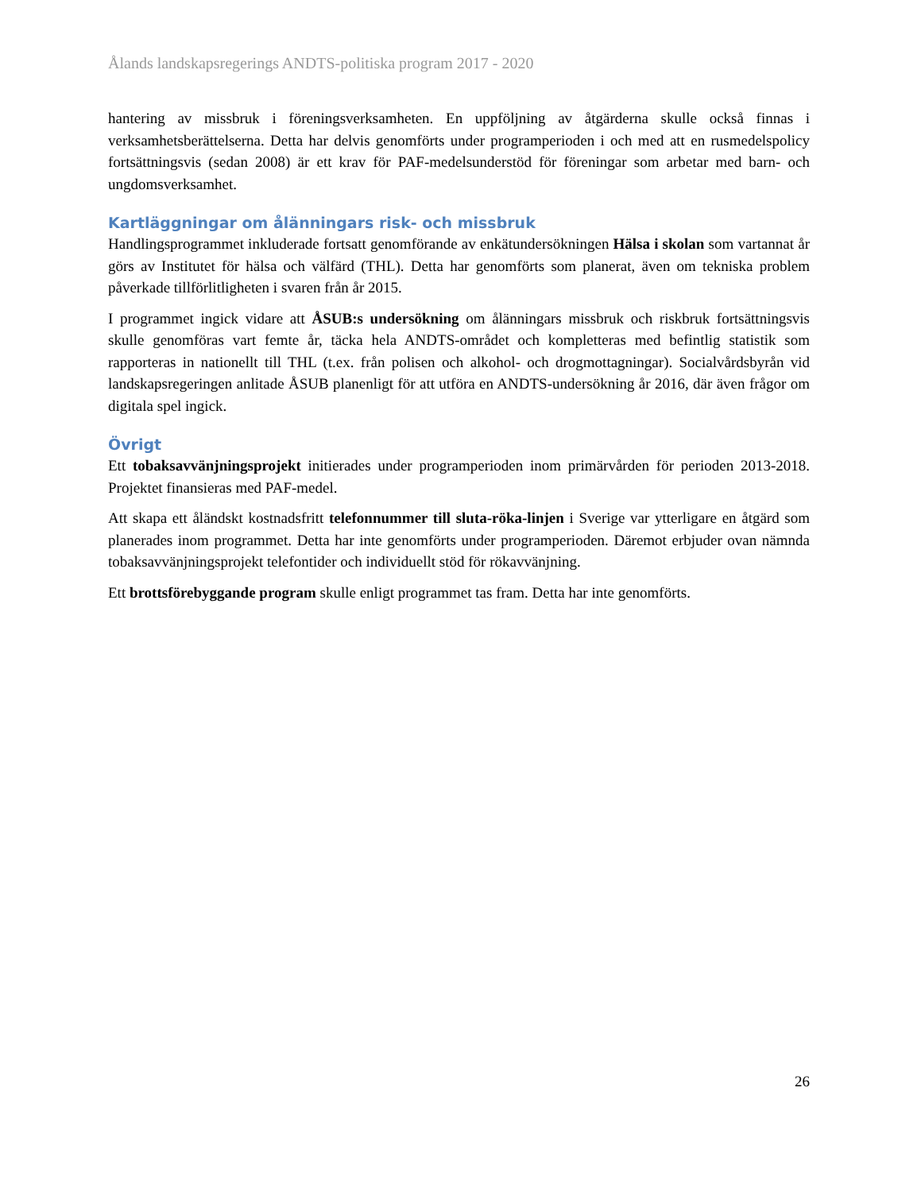Ålands landskapsregerings ANDTS-politiska program 2017 - 2020
hantering av missbruk i föreningsverksamheten. En uppföljning av åtgärderna skulle också finnas i verksamhetsberättelserna. Detta har delvis genomförts under programperioden i och med att en rusmedelspolicy fortsättningsvis (sedan 2008) är ett krav för PAF-medelsunderstöd för föreningar som arbetar med barn- och ungdomsverksamhet.
Kartläggningar om ålänningars risk- och missbruk
Handlingsprogrammet inkluderade fortsatt genomförande av enkätundersökningen Hälsa i skolan som vartannat år görs av Institutet för hälsa och välfärd (THL). Detta har genomförts som planerat, även om tekniska problem påverkade tillförlitligheten i svaren från år 2015.
I programmet ingick vidare att ÅSUB:s undersökning om ålänningars missbruk och riskbruk fortsättningsvis skulle genomföras vart femte år, täcka hela ANDTS-området och kompletteras med befintlig statistik som rapporteras in nationellt till THL (t.ex. från polisen och alkohol- och drogmottagningar). Socialvårdsbyrån vid landskapsregeringen anlitade ÅSUB planenligt för att utföra en ANDTS-undersökning år 2016, där även frågor om digitala spel ingick.
Övrigt
Ett tobaksavvänjningsprojekt initierades under programperioden inom primärvården för perioden 2013-2018. Projektet finansieras med PAF-medel.
Att skapa ett åländskt kostnadsfritt telefonnummer till sluta-röka-linjen i Sverige var ytterligare en åtgärd som planerades inom programmet. Detta har inte genomförts under programperioden. Däremot erbjuder ovan nämnda tobaksavvänjningsprojekt telefontider och individuellt stöd för rökavvänjning.
Ett brottsförebyggande program skulle enligt programmet tas fram. Detta har inte genomförts.
26